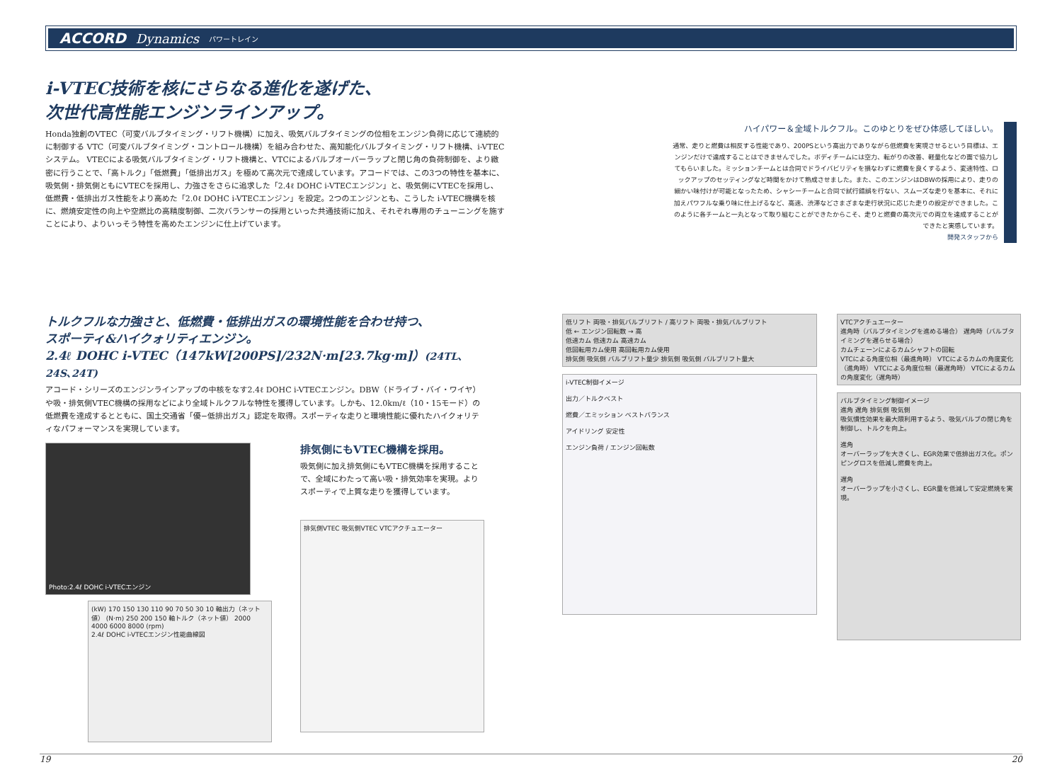ACCORD Dynamics パワートレイン
i-VTEC技術を核にさらなる進化を遂げた、
次世代高性能エンジンラインアップ。
Honda独創のVTEC（可変バルブタイミング・リフト機構）に加え、吸気バルブタイミングの位相をエンジン負荷に応じて連続的に制御する VTC（可変バルブタイミング・コントロール機構）を組み合わせた、高知能化バルブタイミング・リフト機構、i-VTECシステム。 VTECによる吸気バルブタイミング・リフト機構と、VTCによるバルブオーバーラップと閉じ角の負荷制御を、より緻密に行うことで、「高トルク」「低燃費」「低排出ガス」を極めて高次元で達成しています。アコードでは、この3つの特性を基本に、吸気側・排気側ともにVTECを採用し、力強さをさらに追求した「2.4ℓ DOHC i-VTECエンジン」と、吸気側にVTECを採用し、低燃費・低排出ガス性能をより高めた「2.0ℓ DOHC i-VTECエンジン」を設定。2つのエンジンとも、こうした i-VTEC機構を核に、燃焼安定性の向上や空燃比の高精度制御、二次バランサーの採用といった共通技術に加え、それぞれ専用のチューニングを施すことにより、よりいっそう特性を高めたエンジンに仕上げています。
ハイパワー＆全域トルクフル。このゆとりをぜひ体感してほしい。
通常、走りと燃費は相反する性能であり、200PSという高出力でありながら低燃費を実現させるという目標は、エンジンだけで達成することはできませんでした。ボディチームには空力、転がりの改善、軽量化などの面で協力してもらいました。ミッションチームとは合同でドライバビリティを損なわずに燃費を良くするよう、変速特性、ロックアップのセッティングなど時間をかけて熟成させました。また、このエンジンはDBWの採用により、走りの細かい味付けが可能となったため、シャシーチームと合同で試行錯誤を行ない、スムーズな走りを基本に、それに加えパワフルな乗り味に仕上げるなど、高速、渋滞などさまざまな走行状況に応じた走りの設定ができました。このように各チームと一丸となって取り組むことができたからこそ、走りと燃費の高次元での両立を達成することができたと実感しています。
開発スタッフから
トルクフルな力強さと、低燃費・低排出ガスの環境性能を合わせ持つ、
スポーティ&ハイクォリティエンジン。
2.4ℓ DOHC i-VTEC（147kW[200PS]/232N·m[23.7kg·m]）(24TL､24S､24T)
アコード・シリーズのエンジンラインアップの中核をなす2.4ℓ DOHC i-VTECエンジン。DBW（ドライブ・バイ・ワイヤ）や吸・排気側VTEC機構の採用などにより全域トルクフルな特性を獲得しています。しかも、12.0km/ℓ（10・15モード）の低燃費を達成するとともに、国土交通省「優−低排出ガス」認定を取得。スポーティな走りと環境性能に優れたハイクォリティなパフォーマンスを実現しています。
Photo:2.4ℓ DOHC i-VTECエンジン
(kW) 170 150 130 110 90 70 50 30 10 軸出力（ネット値） (N·m) 250 200 150 軸トルク（ネット値） 2000 4000 6000 8000 (rpm)
2.4ℓ DOHC i-VTECエンジン性能曲線図
排気側にもVTEC機構を採用。
吸気側に加え排気側にもVTEC機構を採用することで、全域にわたって高い吸・排気効率を実現。よりスポーティで上質な走りを獲得しています。
排気側VTEC 吸気側VTEC VTCアクチュエーター
低リフト 両吸・排気バルブリフト / 高リフト 両吸・排気バルブリフト
低 ← エンジン回転数 → 高
低速カム 低速カム 高速カム
低回転用カム使用 高回転用カム使用
排気側 吸気側 バルブリフト量少 排気側 吸気側 バルブリフト量大
i-VTEC制御イメージ
出力／トルクベスト
燃費／エミッション ベストバランス
アイドリング 安定性
エンジン負荷 / エンジン回転数
VTCアクチュエーター
進角時（バルブタイミングを進める場合） 遅角時（バルブタイミングを遅らせる場合）
カムチェーンによるカムシャフトの回転
VTCによる角度位相（最進角時） VTCによるカムの角度変化（進角時） VTCによる角度位相（最遅角時） VTCによるカムの角度変化（遅角時）
バルブタイミング制御イメージ
進角 遅角 排気側 吸気側
吸気慣性効果を最大限利用するよう、吸気バルブの閉じ角を制御し、トルクを向上。
進角
オーバーラップを大きくし、EGR効果で低排出ガス化。ポンピングロスを低減し燃費を向上。
遅角
オーバーラップを小さくし、EGR量を低減して安定燃焼を実現。
19 20